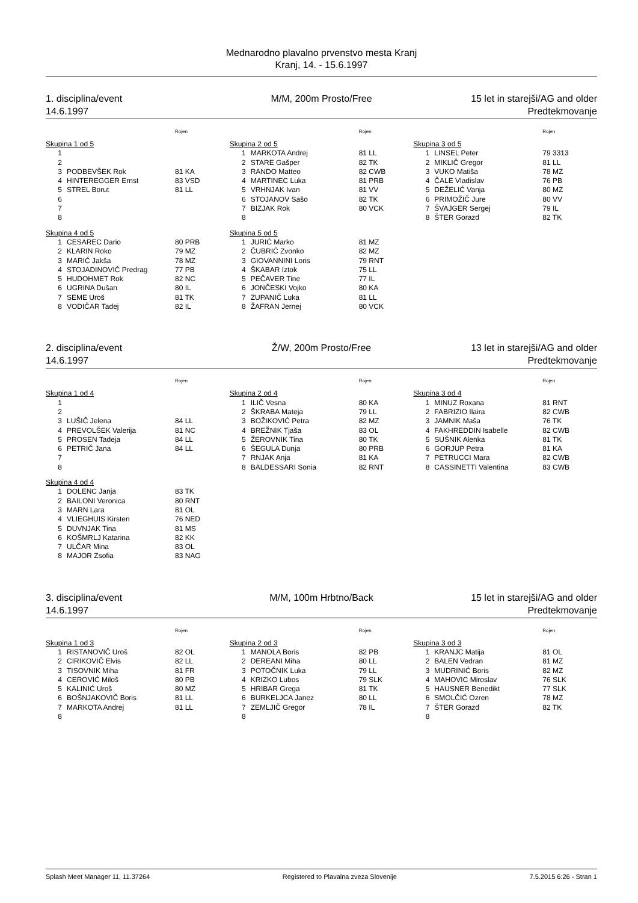Mednarodno plavalno prvenstvo mesta Kranj
Kranj, 14. - 15.6.1997
1. disciplina/event
14.6.1997
M/M, 200m Prosto/Free 15 let in starejši/AG and older
Predtekmovanje
| | | Rojen |
| --- | --- | --- |
| Skupina 1 od 5 | | |
| 1 | | |
| 2 | | |
| 3 | PODBEVŠEK Rok | 81 KA |
| 4 | HINTEREGGER Ernst | 83 VSD |
| 5 | STREL Borut | 81 LL |
| 6 | | |
| 7 | | |
| 8 | | |
| Skupina 4 od 5 | | |
| 1 | CESAREC Dario | 80 PRB |
| 2 | KLARIN Roko | 79 MZ |
| 3 | MARIĆ Jakša | 78 MZ |
| 4 | STOJADINOVIĆ Predrag | 77 PB |
| 5 | HUDOHMET Rok | 82 NC |
| 6 | UGRINA Dušan | 80 IL |
| 7 | SEME Uroš | 81 TK |
| 8 | VODIČAR Tadej | 82 IL |
| | | Rojen |
| --- | --- | --- |
| Skupina 2 od 5 | | |
| 1 | MARKOTA Andrej | 81 LL |
| 2 | STARE Gašper | 82 TK |
| 3 | RANDO Matteo | 82 CWB |
| 4 | MARTINEC Luka | 81 PRB |
| 5 | VRHNJAK Ivan | 81 VV |
| 6 | STOJANOV Sašo | 82 TK |
| 7 | BIZJAK Rok | 80 VCK |
| 8 | | |
| Skupina 5 od 5 | | |
| 1 | JURIĆ Marko | 81 MZ |
| 2 | ČUBRIĆ Zvonko | 82 MZ |
| 3 | GIOVANNINI Loris | 79 RNT |
| 4 | ŠKABAR Iztok | 75 LL |
| 5 | PEČAVER Tine | 77 IL |
| 6 | JONČESKI Vojko | 80 KA |
| 7 | ZUPANIČ Luka | 81 LL |
| 8 | ŽAFRAN Jernej | 80 VCK |
| | | Rojen |
| --- | --- | --- |
| Skupina 3 od 5 | | |
| 1 | LINSEL Peter | 79 3313 |
| 2 | MIKLIČ Gregor | 81 LL |
| 3 | VUKO Matiša | 78 MZ |
| 4 | ČALE Vladislav | 76 PB |
| 5 | DEŽELIĆ Vanja | 80 MZ |
| 6 | PRIMOŽIČ Jure | 80 VV |
| 7 | ŠVAJGER Sergej | 79 IL |
| 8 | ŠTER Gorazd | 82 TK |
2. disciplina/event
14.6.1997
Ž/W, 200m Prosto/Free 13 let in starejši/AG and older
Predtekmovanje
| | | Rojen |
| --- | --- | --- |
| Skupina 1 od 4 | | |
| 1 | | |
| 2 | | |
| 3 | LUŠIČ Jelena | 84 LL |
| 4 | PREVOLŠEK Valerija | 81 NC |
| 5 | PROSEN Tadeja | 84 LL |
| 6 | PETRIČ Jana | 84 LL |
| 7 | | |
| 8 | | |
| Skupina 4 od 4 | | |
| 1 | DOLENC Janja | 83 TK |
| 2 | BAILONI Veronica | 80 RNT |
| 3 | MARN Lara | 81 OL |
| 4 | VLIEGHUIS Kirsten | 76 NED |
| 5 | DUVNJAK Tina | 81 MS |
| 6 | KOŠMRLJ Katarina | 82 KK |
| 7 | ULČAR Mina | 83 OL |
| 8 | MAJOR Zsofia | 83 NAG |
| | | Rojen |
| --- | --- | --- |
| Skupina 2 od 4 | | |
| 1 | ILIČ Vesna | 80 KA |
| 2 | ŠKRABA Mateja | 79 LL |
| 3 | BOŽIKOVIĆ Petra | 82 MZ |
| 4 | BREŽNIK Tjaša | 83 OL |
| 5 | ŽEROVNIK Tina | 80 TK |
| 6 | ŠEGULA Dunja | 80 PRB |
| 7 | RNJAK Anja | 81 KA |
| 8 | BALDESSARI Sonia | 82 RNT |
| | | Rojen |
| --- | --- | --- |
| Skupina 3 od 4 | | |
| 1 | MINUZ Roxana | 81 RNT |
| 2 | FABRIZIO Ilaira | 82 CWB |
| 3 | JAMNIK Maša | 76 TK |
| 4 | FAKHREDDIN Isabelle | 82 CWB |
| 5 | SUŠNIK Alenka | 81 TK |
| 6 | GORJUP Petra | 81 KA |
| 7 | PETRUCCI Mara | 82 CWB |
| 8 | CASSINETTI Valentina | 83 CWB |
3. disciplina/event
14.6.1997
M/M, 100m Hrbtno/Back 15 let in starejši/AG and older
Predtekmovanje
| | | Rojen |
| --- | --- | --- |
| Skupina 1 od 3 | | |
| 1 | RISTANOVIČ Uroš | 82 OL |
| 2 | CIRIKOVIČ Elvis | 82 LL |
| 3 | TISOVNIK Miha | 81 FR |
| 4 | CEROVIĆ Miloš | 80 PB |
| 5 | KALINIĆ Uroš | 80 MZ |
| 6 | BOŠNJAKOVIČ Boris | 81 LL |
| 7 | MARKOTA Andrej | 81 LL |
| 8 | | |
| | | Rojen |
| --- | --- | --- |
| Skupina 2 od 3 | | |
| 1 | MANOLA Boris | 82 PB |
| 2 | DEREANI Miha | 80 LL |
| 3 | POTOČNIK Luka | 79 LL |
| 4 | KRIZKO Lubos | 79 SLK |
| 5 | HRIBAR Grega | 81 TK |
| 6 | BURKELJCA Janez | 80 LL |
| 7 | ZEMLJIČ Gregor | 78 IL |
| 8 | | |
| | | Rojen |
| --- | --- | --- |
| Skupina 3 od 3 | | |
| 1 | KRANJC Matija | 81 OL |
| 2 | BALEN Vedran | 81 MZ |
| 3 | MUDRINIĆ Boris | 82 MZ |
| 4 | MAHOVIC Miroslav | 76 SLK |
| 5 | HAUSNER Benedikt | 77 SLK |
| 6 | SMOLČIĆ Ozren | 78 MZ |
| 7 | ŠTER Gorazd | 82 TK |
| 8 | | |
Splash Meet Manager 11, 11.37264 Registered to Plavalna zveza Slovenije 7.5.2015 6:26 - Stran 1